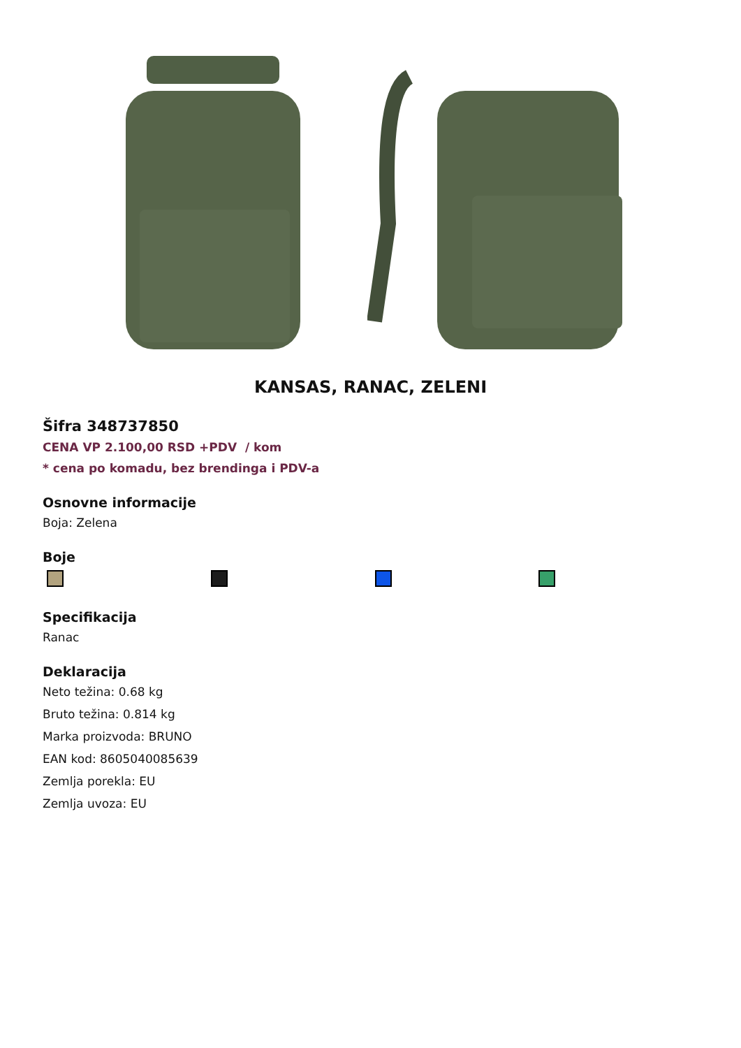KANSAS, RANAC, ZELENI
Šifra 348737850
CENA VP 2.100,00 RSD +PDV / kom
* cena po komadu, bez brendinga i PDV-a
Osnovne informacije
Boja: Zelena
Boje
Specifikacija
Ranac
Deklaracija
Neto težina: 0.68 kg
Bruto težina: 0.814 kg
Marka proizvoda: BRUNO
EAN kod: 8605040085639
Zemlja porekla: EU
Zemlja uvoza: EU